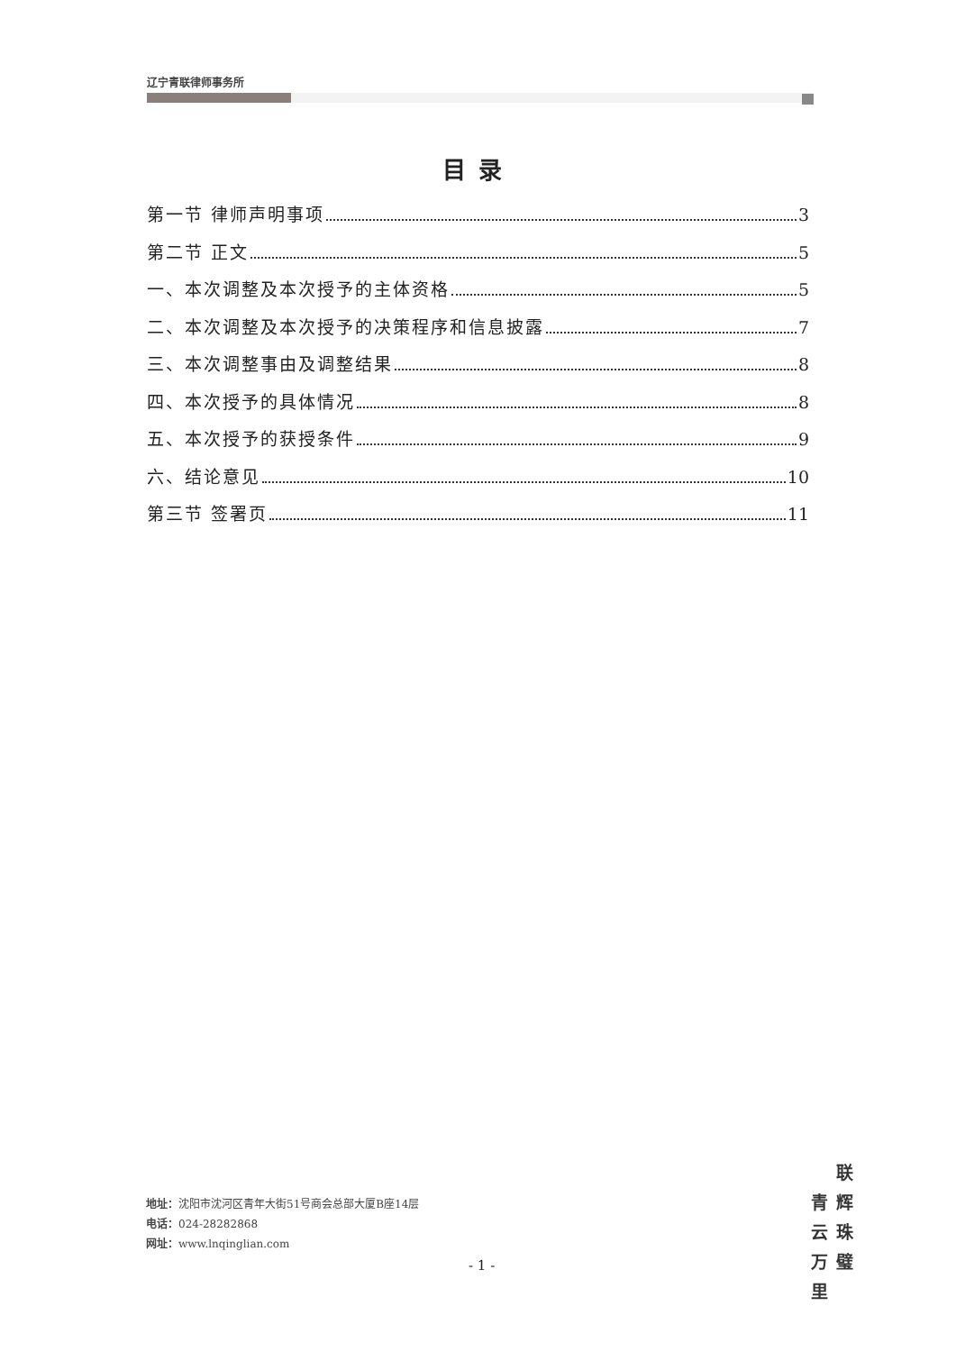辽宁青联律师事务所
目录
第一节 律师声明事项 3
第二节 正文 5
一、本次调整及本次授予的主体资格 5
二、本次调整及本次授予的决策程序和信息披露 7
三、本次调整事由及调整结果 8
四、本次授予的具体情况 8
五、本次授予的获授条件 9
六、结论意见 10
第三节 签署页 11
地址：沈阳市沈河区青年大街51号商会总部大厦B座14层
电话：024-28282868
网址：www.lnqinglian.com
- 1 -
青云万里
联辉珠璧